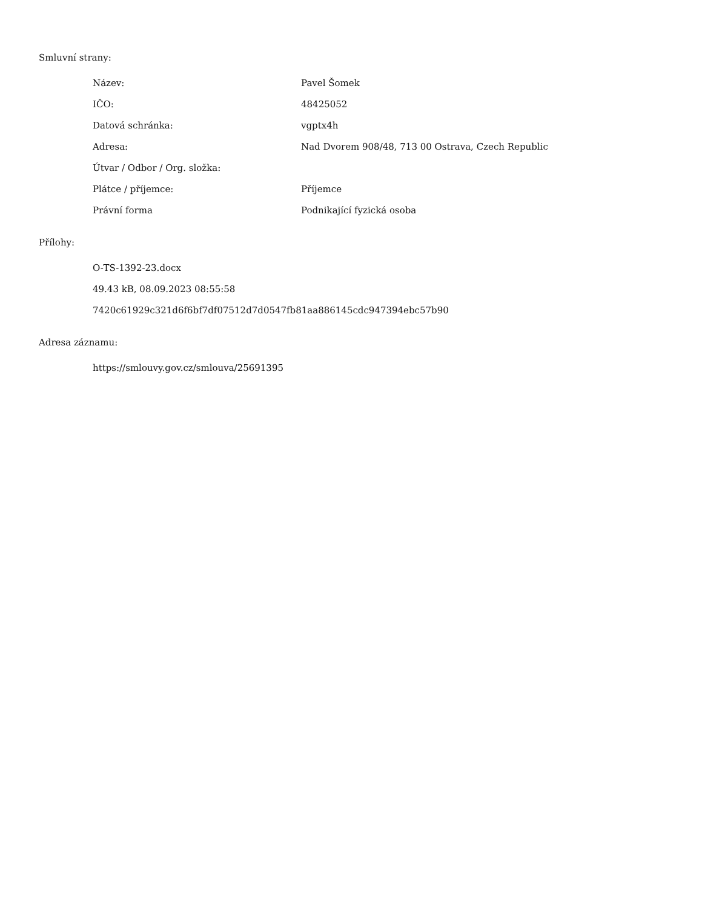Smluvní strany:
| Název: | Pavel Šomek |
| IČO: | 48425052 |
| Datová schránka: | vgptx4h |
| Adresa: | Nad Dvorem 908/48, 713 00 Ostrava, Czech Republic |
| Útvar / Odbor / Org. složka: | |
| Plátce / příjemce: | Příjemce |
| Právní forma | Podnikající fyzická osoba |
Přílohy:
O-TS-1392-23.docx
49.43 kB, 08.09.2023 08:55:58
7420c61929c321d6f6bf7df07512d7d0547fb81aa886145cdc947394ebc57b90
Adresa záznamu:
https://smlouvy.gov.cz/smlouva/25691395